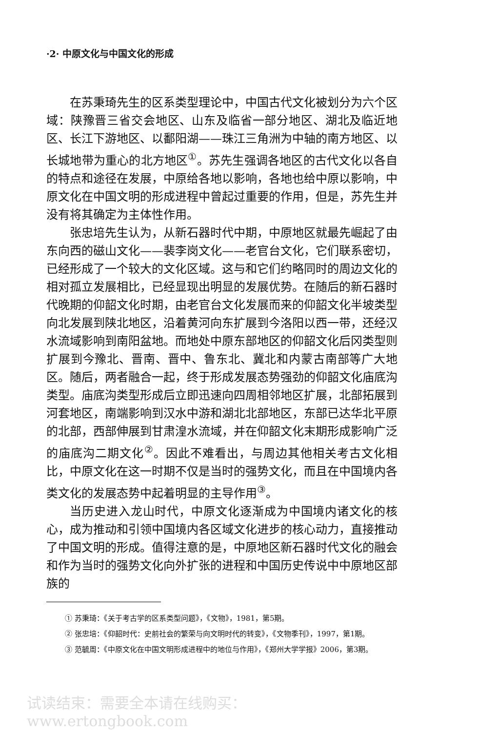·2· 中原文化与中国文化的形成
在苏秉琦先生的区系类型理论中，中国古代文化被划分为六个区域：陕豫晋三省交会地区、山东及临省一部分地区、湖北及临近地区、长江下游地区、以鄱阳湖——珠江三角洲为中轴的南方地区、以长城地带为重心的北方地区<sup>①</sup>。苏先生强调各地区的古代文化以各自的特点和途径在发展，中原给各地以影响，各地也给中原以影响，中原文化在中国文明的形成进程中曾起过重要的作用，但是，苏先生并没有将其确定为主体性作用。
张忠培先生认为，从新石器时代中期，中原地区就最先崛起了由东向西的磁山文化——裴李岗文化——老官台文化，它们联系密切，已经形成了一个较大的文化区域。这与和它们约略同时的周边文化的相对孤立发展相比，已经显现出明显的发展优势。在随后的新石器时代晚期的仰韶文化时期，由老官台文化发展而来的仰韶文化半坡类型向北发展到陕北地区，沿着黄河向东扩展到今洛阳以西一带，还经汉水流域影响到南阳盆地。而地处中原东部地区的仰韶文化后冈类型则扩展到今豫北、晋南、晋中、鲁东北、冀北和内蒙古南部等广大地区。随后，两者融合一起，终于形成发展态势强劲的仰韶文化庙底沟类型。庙底沟类型形成后立即迅速向四周相邻地区扩展，北部拓展到河套地区，南端影响到汉水中游和湖北北部地区，东部已达华北平原的北部，西部伸展到甘肃湟水流域，并在仰韶文化末期形成影响广泛的庙底沟二期文化<sup>②</sup>。因此不难看出，与周边其他相关考古文化相比，中原文化在这一时期不仅是当时的强势文化，而且在中国境内各类文化的发展态势中起着明显的主导作用<sup>③</sup>。
当历史进入龙山时代，中原文化逐渐成为中国境内诸文化的核心，成为推动和引领中国境内各区域文化进步的核心动力，直接推动了中国文明的形成。值得注意的是，中原地区新石器时代文化的融会和作为当时的强势文化向外扩张的进程和中国历史传说中中原地区部族的
① 苏秉琦：《关于考古学的区系类型问题》，《文物》，1981，第5期。
② 张忠培：《仰韶时代：史前社会的繁荣与向文明时代的转变》，《文物季刊》，1997，第1期。
③ 范毓周：《中原文化在中国文明形成进程中的地位与作用》，《郑州大学学报》2006，第3期。
试读结束：需要全本请在线购买： www.ertongbook.com